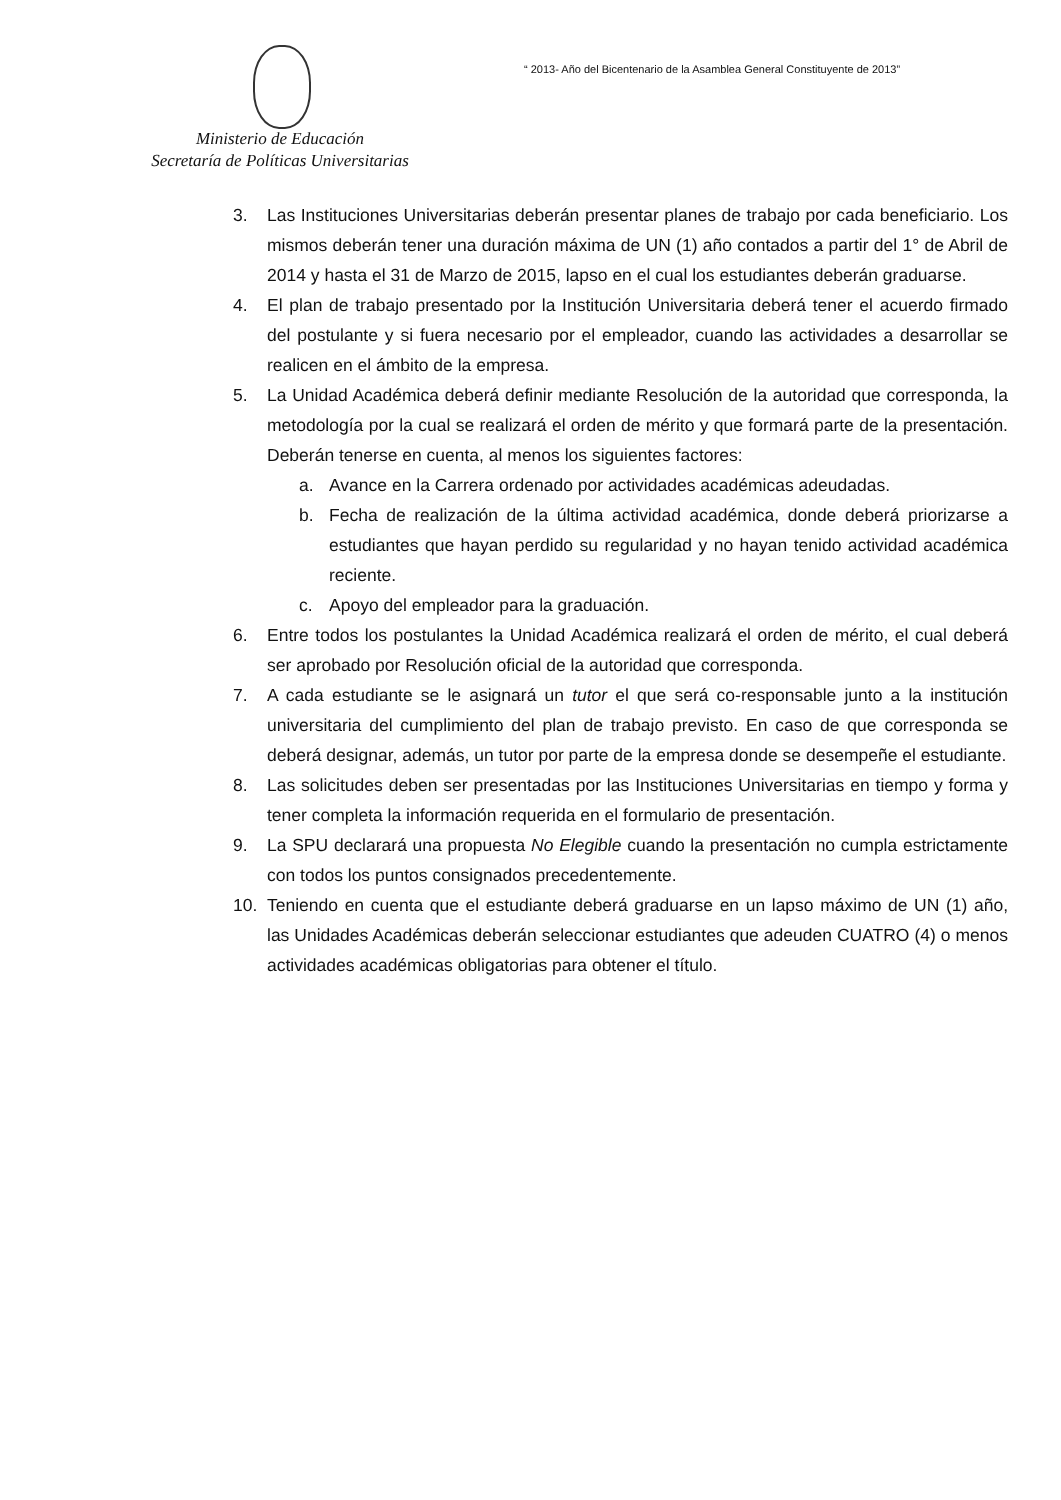“ 2013- Año del Bicentenario de la Asamblea General Constituyente de 2013”
Ministerio de Educación
Secretaría de Políticas Universitarias
3. Las Instituciones Universitarias deberán presentar planes de trabajo por cada beneficiario. Los mismos deberán tener una duración máxima de UN (1) año contados a partir del 1° de Abril de 2014 y hasta el 31 de Marzo de 2015, lapso en el cual los estudiantes deberán graduarse.
4. El plan de trabajo presentado por la Institución Universitaria deberá tener el acuerdo firmado del postulante y si fuera necesario por el empleador, cuando las actividades a desarrollar se realicen en el ámbito de la empresa.
5. La Unidad Académica deberá definir mediante Resolución de la autoridad que corresponda, la metodología por la cual se realizará el orden de mérito y que formará parte de la presentación. Deberán tenerse en cuenta, al menos los siguientes factores:
a. Avance en la Carrera ordenado por actividades académicas adeudadas.
b. Fecha de realización de la última actividad académica, donde deberá priorizarse a estudiantes que hayan perdido su regularidad y no hayan tenido actividad académica reciente.
c. Apoyo del empleador para la graduación.
6. Entre todos los postulantes la Unidad Académica realizará el orden de mérito, el cual deberá ser aprobado por Resolución oficial de la autoridad que corresponda.
7. A cada estudiante se le asignará un tutor el que será co-responsable junto a la institución universitaria del cumplimiento del plan de trabajo previsto. En caso de que corresponda se deberá designar, además, un tutor por parte de la empresa donde se desempeñe el estudiante.
8. Las solicitudes deben ser presentadas por las Instituciones Universitarias en tiempo y forma y tener completa la información requerida en el formulario de presentación.
9. La SPU declarará una propuesta No Elegible cuando la presentación no cumpla estrictamente con todos los puntos consignados precedentemente.
10. Teniendo en cuenta que el estudiante deberá graduarse en un lapso máximo de UN (1) año, las Unidades Académicas deberán seleccionar estudiantes que adeuden CUATRO (4) o menos actividades académicas obligatorias para obtener el título.